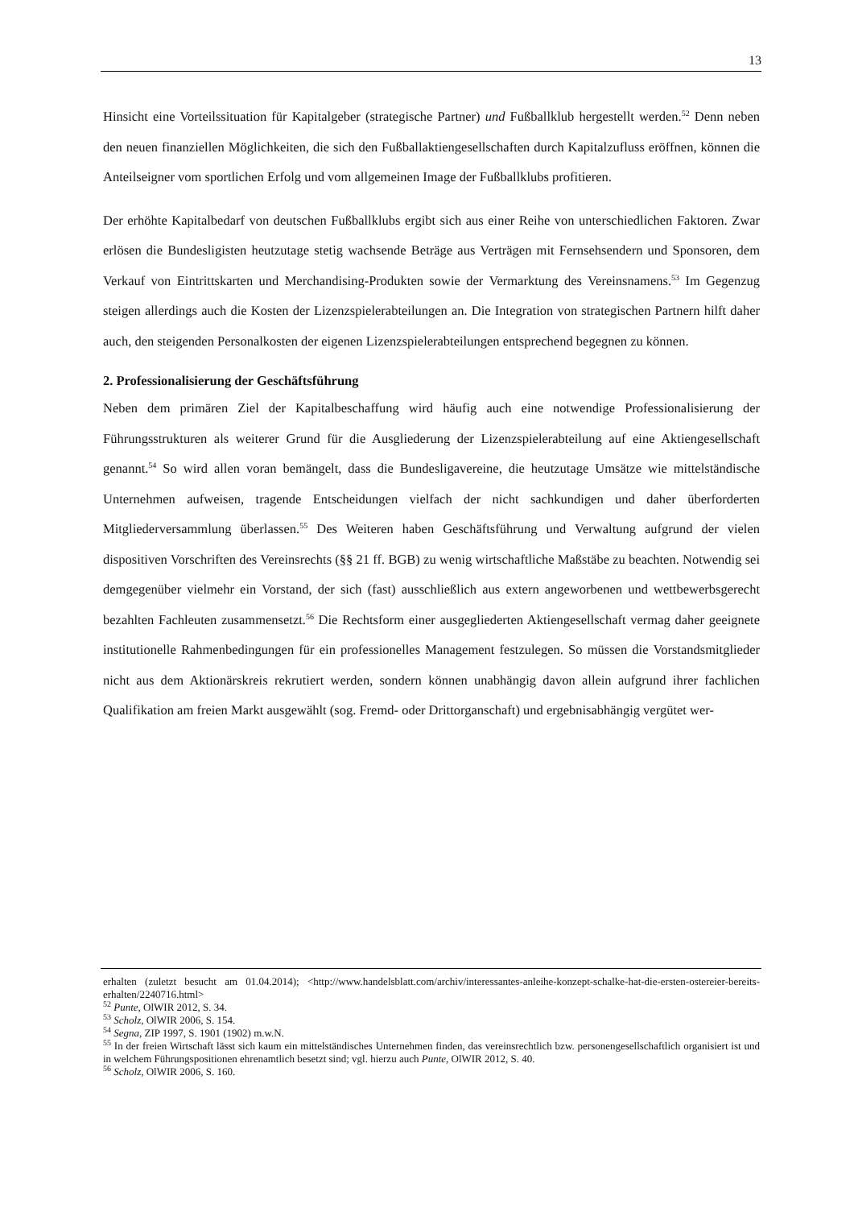13
Hinsicht eine Vorteilssituation für Kapitalgeber (strategische Partner) und Fußballklub hergestellt werden.<sup>52</sup> Denn neben den neuen finanziellen Möglichkeiten, die sich den Fußballaktiengesellschaften durch Kapitalzufluss eröffnen, können die Anteilseigner vom sportlichen Erfolg und vom allgemeinen Image der Fußballklubs profitieren.
Der erhöhte Kapitalbedarf von deutschen Fußballklubs ergibt sich aus einer Reihe von unterschiedlichen Faktoren. Zwar erlösen die Bundesligisten heutzutage stetig wachsende Beträge aus Verträgen mit Fernsehsendern und Sponsoren, dem Verkauf von Eintrittskarten und Merchandising-Produkten sowie der Vermarktung des Vereinsnamens.<sup>53</sup> Im Gegenzug steigen allerdings auch die Kosten der Lizenzspielerabteilungen an. Die Integration von strategischen Partnern hilft daher auch, den steigenden Personalkosten der eigenen Lizenzspielerabteilungen entsprechend begegnen zu können.
2. Professionalisierung der Geschäftsführung
Neben dem primären Ziel der Kapitalbeschaffung wird häufig auch eine notwendige Professionalisierung der Führungsstrukturen als weiterer Grund für die Ausgliederung der Lizenzspielerabteilung auf eine Aktiengesellschaft genannt.<sup>54</sup> So wird allen voran bemängelt, dass die Bundesligavereine, die heutzutage Umsätze wie mittelständische Unternehmen aufweisen, tragende Entscheidungen vielfach der nicht sachkundigen und daher überforderten Mitgliederversammlung überlassen.<sup>55</sup> Des Weiteren haben Geschäftsführung und Verwaltung aufgrund der vielen dispositiven Vorschriften des Vereinsrechts (§§ 21 ff. BGB) zu wenig wirtschaftliche Maßstäbe zu beachten. Notwendig sei demgegenüber vielmehr ein Vorstand, der sich (fast) ausschließlich aus extern angeworbenen und wettbewerbsgerecht bezahlten Fachleuten zusammensetzt.<sup>56</sup> Die Rechtsform einer ausgegliederten Aktiengesellschaft vermag daher geeignete institutionelle Rahmenbedingungen für ein professionelles Management festzulegen. So müssen die Vorstandsmitglieder nicht aus dem Aktionärskreis rekrutiert werden, sondern können unabhängig davon allein aufgrund ihrer fachlichen Qualifikation am freien Markt ausgewählt (sog. Fremd- oder Drittorganschaft) und ergebnisabhängig vergütet wer-
erhalten (zuletzt besucht am 01.04.2014); <http://www.handelsblatt.com/archiv/interessantes-anleihe-konzept-schalke-hat-die-ersten-ostereier-bereits-erhalten/2240716.html>
<sup>52</sup> Punte, OlWIR 2012, S. 34.
<sup>53</sup> Scholz, OlWIR 2006, S. 154.
<sup>54</sup> Segna, ZIP 1997, S. 1901 (1902) m.w.N.
<sup>55</sup> In der freien Wirtschaft lässt sich kaum ein mittelständisches Unternehmen finden, das vereinsrechtlich bzw. personengesellschaftlich organisiert ist und in welchem Führungspositionen ehrenamtlich besetzt sind; vgl. hierzu auch Punte, OlWIR 2012, S. 40.
<sup>56</sup> Scholz, OlWIR 2006, S. 160.